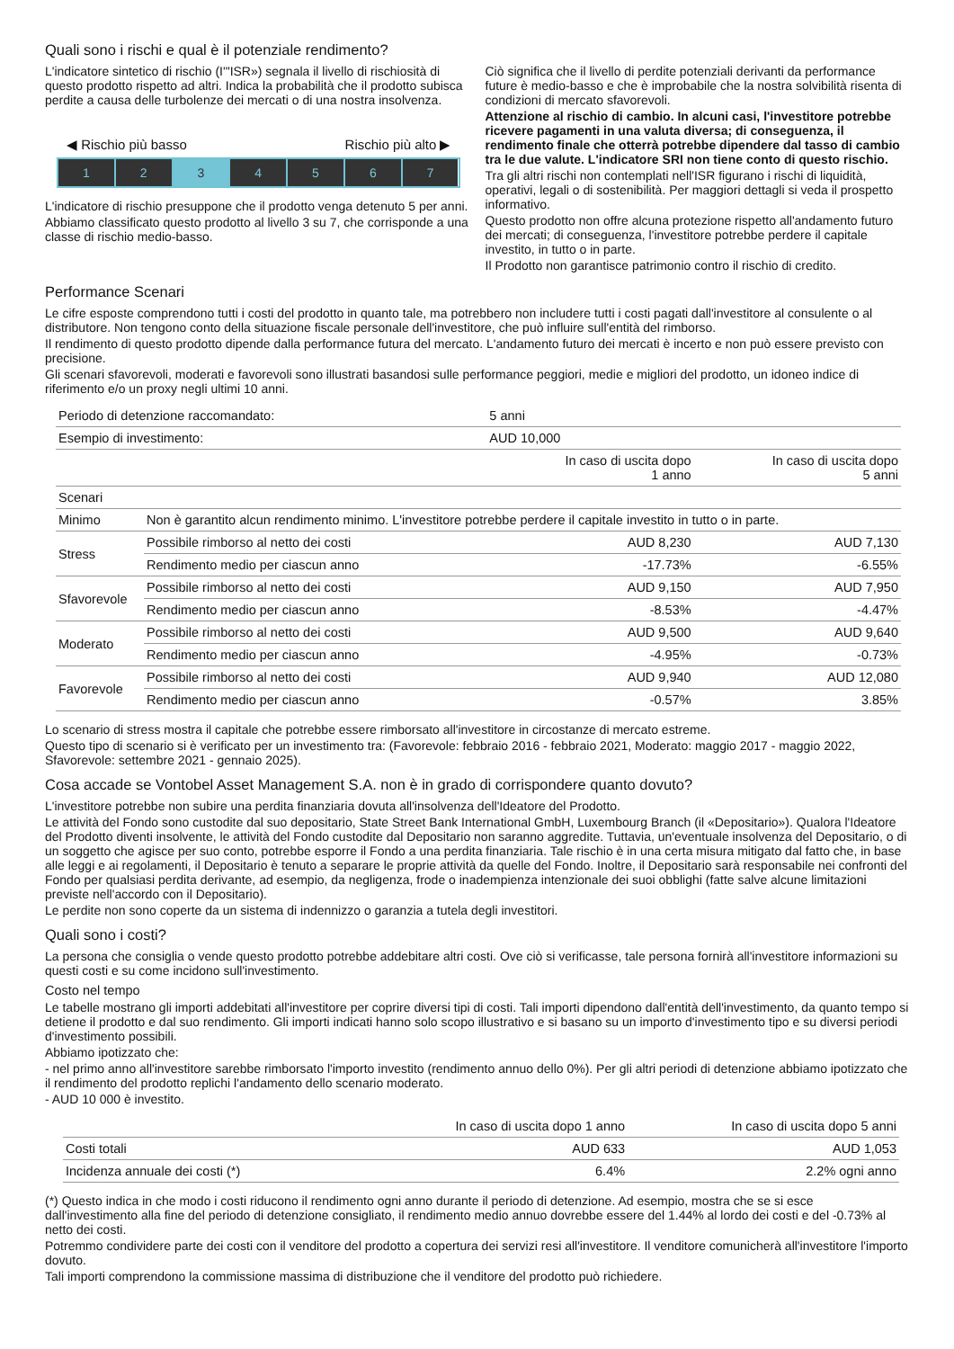Quali sono i rischi e qual è il potenziale rendimento?
L'indicatore sintetico di rischio (I'"ISR») segnala il livello di rischiosità di questo prodotto rispetto ad altri. Indica la probabilità che il prodotto subisca perdite a causa delle turbolenze dei mercati o di una nostra insolvenza.
◀ Rischio più basso Rischio più alto ▶
1 2 3 4 5 6 7
L'indicatore di rischio presuppone che il prodotto venga detenuto 5 per anni.
Abbiamo classificato questo prodotto al livello 3 su 7, che corrisponde a una classe di rischio medio-basso.
Ciò significa che il livello di perdite potenziali derivanti da performance future è medio-basso e che è improbabile che la nostra solvibilità risenta di condizioni di mercato sfavorevoli.
Attenzione al rischio di cambio. In alcuni casi, l'investitore potrebbe ricevere pagamenti in una valuta diversa; di conseguenza, il rendimento finale che otterrà potrebbe dipendere dal tasso di cambio tra le due valute. L'indicatore SRI non tiene conto di questo rischio.
Tra gli altri rischi non contemplati nell'ISR figurano i rischi di liquidità, operativi, legali o di sostenibilità. Per maggiori dettagli si veda il prospetto informativo.
Questo prodotto non offre alcuna protezione rispetto all'andamento futuro dei mercati; di conseguenza, l'investitore potrebbe perdere il capitale investito, in tutto o in parte.
Il Prodotto non garantisce patrimonio contro il rischio di credito.
Performance Scenari
Le cifre esposte comprendono tutti i costi del prodotto in quanto tale, ma potrebbero non includere tutti i costi pagati dall'investitore al consulente o al distributore. Non tengono conto della situazione fiscale personale dell'investitore, che può influire sull'entità del rimborso.
Il rendimento di questo prodotto dipende dalla performance futura del mercato. L'andamento futuro dei mercati è incerto e non può essere previsto con precisione.
Gli scenari sfavorevoli, moderati e favorevoli sono illustrati basandosi sulle performance peggiori, medie e migliori del prodotto, un idoneo indice di riferimento e/o un proxy negli ultimi 10 anni.
| Periodo di detenzione raccomandato: | | 5 anni | |
| Esempio di investimento: | | AUD 10,000 | |
| | | In caso di uscita dopo 1 anno | In caso di uscita dopo 5 anni |
| Scenari | | | |
| Minimo | Non è garantito alcun rendimento minimo. L'investitore potrebbe perdere il capitale investito in tutto o in parte. | | |
| Stress | Possibile rimborso al netto dei costi | AUD 8,230 | AUD 7,130 |
| | Rendimento medio per ciascun anno | -17.73% | -6.55% |
| Sfavorevole | Possibile rimborso al netto dei costi | AUD 9,150 | AUD 7,950 |
| | Rendimento medio per ciascun anno | -8.53% | -4.47% |
| Moderato | Possibile rimborso al netto dei costi | AUD 9,500 | AUD 9,640 |
| | Rendimento medio per ciascun anno | -4.95% | -0.73% |
| Favorevole | Possibile rimborso al netto dei costi | AUD 9,940 | AUD 12,080 |
| | Rendimento medio per ciascun anno | -0.57% | 3.85% |
Lo scenario di stress mostra il capitale che potrebbe essere rimborsato all'investitore in circostanze di mercato estreme.
Questo tipo di scenario si è verificato per un investimento tra: (Favorevole: febbraio 2016 - febbraio 2021, Moderato: maggio 2017 - maggio 2022, Sfavorevole: settembre 2021 - gennaio 2025).
Cosa accade se Vontobel Asset Management S.A. non è in grado di corrispondere quanto dovuto?
L'investitore potrebbe non subire una perdita finanziaria dovuta all'insolvenza dell'Ideatore del Prodotto.
Le attività del Fondo sono custodite dal suo depositario, State Street Bank International GmbH, Luxembourg Branch (il «Depositario»). Qualora l'Ideatore del Prodotto diventi insolvente, le attività del Fondo custodite dal Depositario non saranno aggredite. Tuttavia, un'eventuale insolvenza del Depositario, o di un soggetto che agisce per suo conto, potrebbe esporre il Fondo a una perdita finanziaria. Tale rischio è in una certa misura mitigato dal fatto che, in base alle leggi e ai regolamenti, il Depositario è tenuto a separare le proprie attività da quelle del Fondo. Inoltre, il Depositario sarà responsabile nei confronti del Fondo per qualsiasi perdita derivante, ad esempio, da negligenza, frode o inadempienza intenzionale dei suoi obblighi (fatte salve alcune limitazioni previste nell'accordo con il Depositario).
Le perdite non sono coperte da un sistema di indennizzo o garanzia a tutela degli investitori.
Quali sono i costi?
La persona che consiglia o vende questo prodotto potrebbe addebitare altri costi. Ove ciò si verificasse, tale persona fornirà all'investitore informazioni su questi costi e su come incidono sull'investimento.
Costo nel tempo
Le tabelle mostrano gli importi addebitati all'investitore per coprire diversi tipi di costi. Tali importi dipendono dall'entità dell'investimento, da quanto tempo si detiene il prodotto e dal suo rendimento. Gli importi indicati hanno solo scopo illustrativo e si basano su un importo d'investimento tipo e su diversi periodi d'investimento possibili.
Abbiamo ipotizzato che:
- nel primo anno all'investitore sarebbe rimborsato l'importo investito (rendimento annuo dello 0%). Per gli altri periodi di detenzione abbiamo ipotizzato che il rendimento del prodotto replichi l'andamento dello scenario moderato.
- AUD 10 000 è investito.
| | In caso di uscita dopo 1 anno | In caso di uscita dopo 5 anni |
| --- | --- | --- |
| Costi totali | AUD 633 | AUD 1,053 |
| Incidenza annuale dei costi (*) | 6.4% | 2.2% ogni anno |
(*) Questo indica in che modo i costi riducono il rendimento ogni anno durante il periodo di detenzione. Ad esempio, mostra che se si esce dall'investimento alla fine del periodo di detenzione consigliato, il rendimento medio annuo dovrebbe essere del 1.44% al lordo dei costi e del -0.73% al netto dei costi.
Potremmo condividere parte dei costi con il venditore del prodotto a copertura dei servizi resi all'investitore. Il venditore comunicherà all'investitore l'importo dovuto.
Tali importi comprendono la commissione massima di distribuzione che il venditore del prodotto può richiedere.